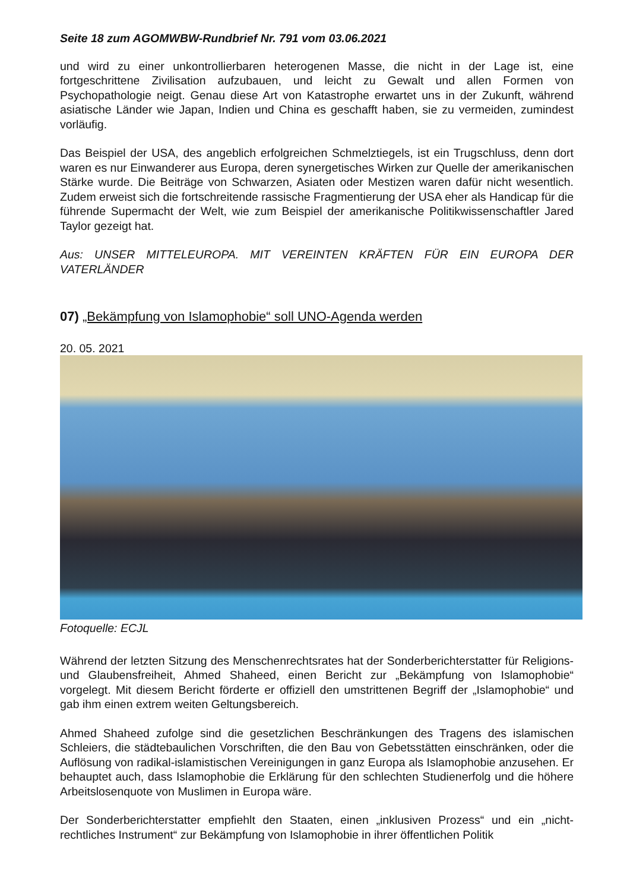Seite 18 zum AGOMWBW-Rundbrief Nr. 791 vom 03.06.2021
und wird zu einer unkontrollierbaren heterogenen Masse, die nicht in der Lage ist, eine fortgeschrittene Zivilisation aufzubauen, und leicht zu Gewalt und allen Formen von Psychopathologie neigt. Genau diese Art von Katastrophe erwartet uns in der Zukunft, während asiatische Länder wie Japan, Indien und China es geschafft haben, sie zu vermeiden, zumindest vorläufig.
Das Beispiel der USA, des angeblich erfolgreichen Schmelztiegels, ist ein Trugschluss, denn dort waren es nur Einwanderer aus Europa, deren synergetisches Wirken zur Quelle der amerikanischen Stärke wurde. Die Beiträge von Schwarzen, Asiaten oder Mestizen waren dafür nicht wesentlich. Zudem erweist sich die fortschreitende rassische Fragmentierung der USA eher als Handicap für die führende Supermacht der Welt, wie zum Beispiel der amerikanische Politikwissenschaftler Jared Taylor gezeigt hat.
Aus: UNSER MITTELEUROPA. MIT VEREINTEN KRÄFTEN FÜR EIN EUROPA DER VATERLÄNDER
07) „Bekämpfung von Islamophobie“ soll UNO-Agenda werden
20. 05. 2021
Fotoquelle: ECJL
Während der letzten Sitzung des Menschenrechtsrates hat der Sonderberichterstatter für Religions- und Glaubensfreiheit, Ahmed Shaheed, einen Bericht zur „Bekämpfung von Islamophobie“ vorgelegt. Mit diesem Bericht förderte er offiziell den umstrittenen Begriff der „Islamophobie“ und gab ihm einen extrem weiten Geltungsbereich.
Ahmed Shaheed zufolge sind die gesetzlichen Beschränkungen des Tragens des islamischen Schleiers, die städtebaulichen Vorschriften, die den Bau von Gebetsstätten einschränken, oder die Auflösung von radikal-islamistischen Vereinigungen in ganz Europa als Islamophobie anzusehen. Er behauptet auch, dass Islamophobie die Erklärung für den schlechten Studienerfolg und die höhere Arbeitslosenquote von Muslimen in Europa wäre.
Der Sonderberichterstatter empfiehlt den Staaten, einen „inklusiven Prozess“ und ein „nicht-rechtliches Instrument“ zur Bekämpfung von Islamophobie in ihrer öffentlichen Politik